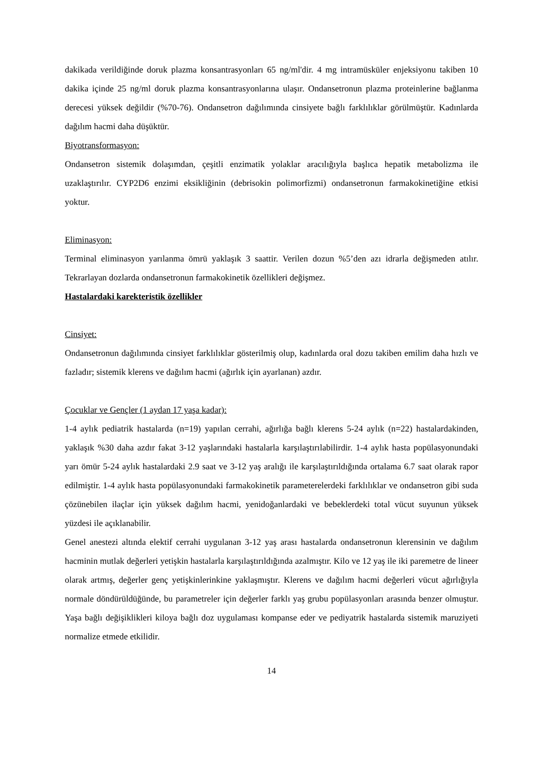dakikada verildiğinde doruk plazma konsantrasyonları 65 ng/ml'dir. 4 mg intramüsküler enjeksiyonu takiben 10 dakika içinde 25 ng/ml doruk plazma konsantrasyonlarına ulaşır. Ondansetronun plazma proteinlerine bağlanma derecesi yüksek değildir (%70-76). Ondansetron dağılımında cinsiyete bağlı farklılıklar görülmüştür. Kadınlarda dağılım hacmi daha düşüktür.
Biyotransformasyon:
Ondansetron sistemik dolaşımdan, çeşitli enzimatik yolaklar aracılığıyla başlıca hepatik metabolizma ile uzaklaştırılır. CYP2D6 enzimi eksikliğinin (debrisokin polimorfizmi) ondansetronun farmakokinetiğine etkisi yoktur.
Eliminasyon:
Terminal eliminasyon yarılanma ömrü yaklaşık 3 saattir. Verilen dozun %5’den azı idrarla değişmeden atılır. Tekrarlayan dozlarda ondansetronun farmakokinetik özellikleri değişmez.
Hastalardaki karekteristik özellikler
Cinsiyet:
Ondansetronun dağılımında cinsiyet farklılıklar gösterilmiş olup, kadınlarda oral dozu takiben emilim daha hızlı ve fazladır; sistemik klerens ve dağılım hacmi (ağırlık için ayarlanan) azdır.
Çocuklar ve Gençler (1 aydan 17 yaşa kadar):
1-4 aylık pediatrik hastalarda (n=19) yapılan cerrahi, ağırlığa bağlı klerens 5-24 aylık (n=22) hastalardakinden, yaklaşık %30 daha azdır fakat 3-12 yaşlarındaki hastalarla karşılaştırılabilirdir. 1-4 aylık hasta popülasyonundaki yarı ömür 5-24 aylık hastalardaki 2.9 saat ve 3-12 yaş aralığı ile karşılaştırıldığında ortalama 6.7 saat olarak rapor edilmiştir. 1-4 aylık hasta popülasyonundaki farmakokinetik parameterelerdeki farklılıklar ve ondansetron gibi suda çözünebilen ilaçlar için yüksek dağılım hacmi, yenidoğanlardaki ve bebeklerdeki total vücut suyunun yüksek yüzdesi ile açıklanabilir.
Genel anestezi altında elektif cerrahi uygulanan 3-12 yaş arası hastalarda ondansetronun klerensinin ve dağılım hacminin mutlak değerleri yetişkin hastalarla karşılaştırıldığında azalmıştır. Kilo ve 12 yaş ile iki paremetre de lineer olarak artmış, değerler genç yetişkinlerinkine yaklaşmıştır. Klerens ve dağılım hacmi değerleri vücut ağırlığıyla normale döndürüldüğünde, bu parametreler için değerler farklı yaş grubu popülasyonları arasında benzer olmuştur. Yaşa bağlı değişiklikleri kiloya bağlı doz uygulaması kompanse eder ve pediyatrik hastalarda sistemik maruziyeti normalize etmede etkilidir.
14